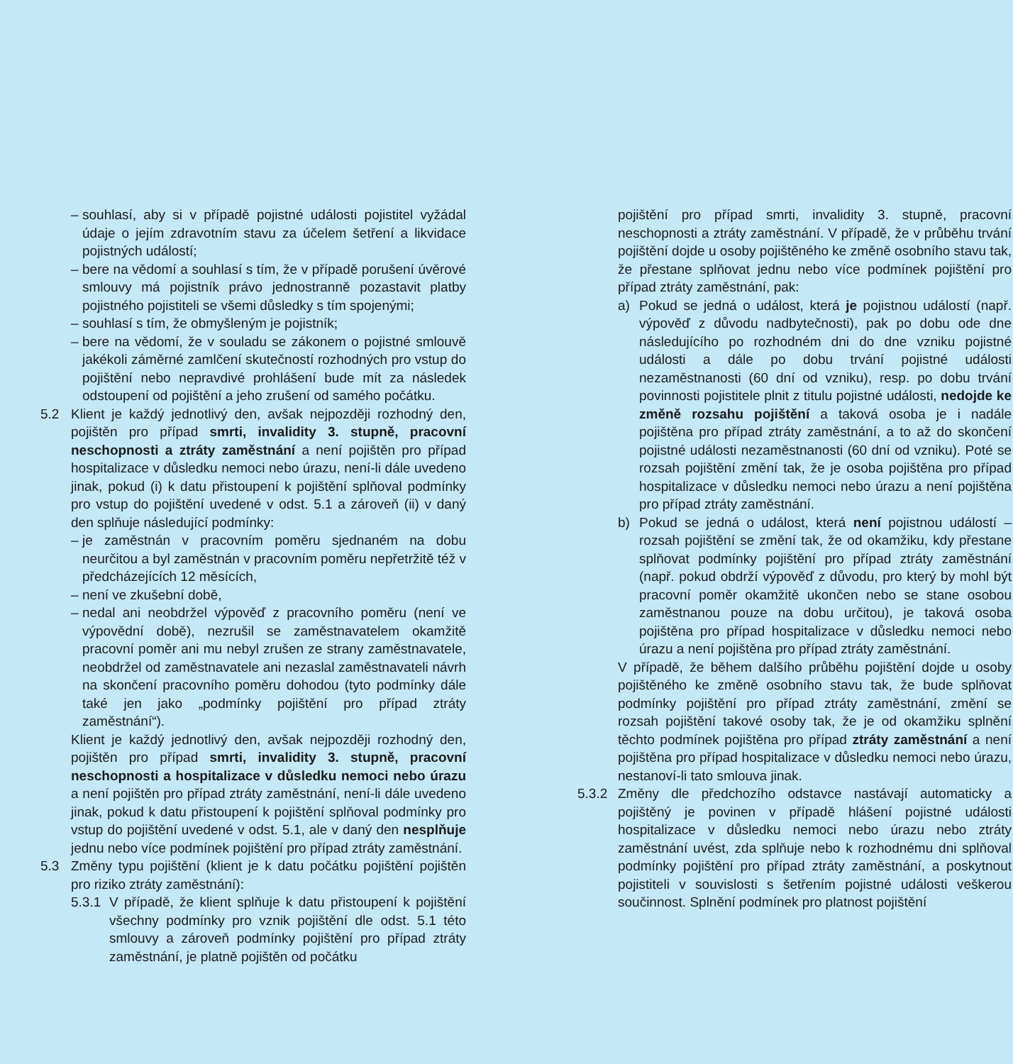– souhlasí, aby si v případě pojistné události pojistitel vyžádal údaje o jejím zdravotním stavu za účelem šetření a likvidace pojistných událostí;
– bere na vědomí a souhlasí s tím, že v případě porušení úvěrové smlouvy má pojistník právo jednostranně pozastavit platby pojistného pojistiteli se všemi důsledky s tím spojenými;
– souhlasí s tím, že obmyšleným je pojistník;
– bere na vědomí, že v souladu se zákonem o pojistné smlouvě jakékoli záměrné zamlčení skutečností rozhodných pro vstup do pojištění nebo nepravdivé prohlášení bude mít za následek odstoupení od pojištění a jeho zrušení od samého počátku.
5.2 Klient je každý jednotlivý den, avšak nejpozději rozhodný den, pojištěn pro případ smrti, invalidity 3. stupně, pracovní neschopnosti a ztráty zaměstnání a není pojištěn pro případ hospitalizace v důsledku nemoci nebo úrazu, není-li dále uvedeno jinak, pokud (i) k datu přistoupení k pojištění splňoval podmínky pro vstup do pojištění uvedené v odst. 5.1 a zároveň (ii) v daný den splňuje následující podmínky:
– je zaměstnán v pracovním poměru sjednaném na dobu neurčitou a byl zaměstnán v pracovním poměru nepřetržitě též v předcházejících 12 měsících,
– není ve zkušební době,
– nedal ani neobdržel výpověď z pracovního poměru (není ve výpovědní době), nezrušil se zaměstnavatelem okamžitě pracovní poměr ani mu nebyl zrušen ze strany zaměstnavatele, neobdržel od zaměstnavatele ani nezaslal zaměstnavateli návrh na skončení pracovního poměru dohodou (tyto podmínky dále také jen jako „podmínky pojištění pro případ ztráty zaměstnání“).
Klient je každý jednotlivý den, avšak nejpozději rozhodný den, pojištěn pro případ smrti, invalidity 3. stupně, pracovní neschopnosti a hospitalizace v důsledku nemoci nebo úrazu a není pojištěn pro případ ztráty zaměstnání, není-li dále uvedeno jinak, pokud k datu přistoupení k pojištění splňoval podmínky pro vstup do pojištění uvedené v odst. 5.1, ale v daný den nesplňuje jednu nebo více podmínek pojištění pro případ ztráty zaměstnání.
5.3 Změny typu pojištění (klient je k datu počátku pojištění pojištěn pro riziko ztráty zaměstnání):
5.3.1 V případě, že klient splňuje k datu přistoupení k pojištění všechny podmínky pro vznik pojištění dle odst. 5.1 této smlouvy a zároveň podmínky pojištění pro případ ztráty zaměstnání, je platně pojištěn od počátku
pojištění pro případ smrti, invalidity 3. stupně, pracovní neschopnosti a ztráty zaměstnání. V případě, že v průběhu trvání pojištění dojde u osoby pojištěného ke změně osobního stavu tak, že přestane splňovat jednu nebo více podmínek pojištění pro případ ztráty zaměstnání, pak:
a) Pokud se jedná o událost, která je pojistnou událostí (např. výpověď z důvodu nadbytečnosti), pak po dobu ode dne následujícího po rozhodném dni do dne vzniku pojistné události a dále po dobu trvání pojistné události nezaměstnanosti (60 dní od vzniku), resp. po dobu trvání povinnosti pojistitele plnit z titulu pojistné události, nedojde ke změně rozsahu pojištění a taková osoba je i nadále pojištěna pro případ ztráty zaměstnání, a to až do skončení pojistné události nezaměstnanosti (60 dní od vzniku). Poté se rozsah pojištění změní tak, že je osoba pojištěna pro případ hospitalizace v důsledku nemoci nebo úrazu a není pojištěna pro případ ztráty zaměstnání.
b) Pokud se jedná o událost, která není pojistnou událostí – rozsah pojištění se změní tak, že od okamžiku, kdy přestane splňovat podmínky pojištění pro případ ztráty zaměstnání (např. pokud obdrží výpověď z důvodu, pro který by mohl být pracovní poměr okamžitě ukončen nebo se stane osobou zaměstnanou pouze na dobu určitou), je taková osoba pojištěna pro případ hospitalizace v důsledku nemoci nebo úrazu a není pojištěna pro případ ztráty zaměstnání.
V případě, že během dalšího průběhu pojištění dojde u osoby pojištěného ke změně osobního stavu tak, že bude splňovat podmínky pojištění pro případ ztráty zaměstnání, změní se rozsah pojištění takové osoby tak, že je od okamžiku splnění těchto podmínek pojištěna pro případ ztráty zaměstnání a není pojištěna pro případ hospitalizace v důsledku nemoci nebo úrazu, nestanoví-li tato smlouva jinak.
5.3.2 Změny dle předchozího odstavce nastávají automaticky a pojištěný je povinen v případě hlášení pojistné události hospitalizace v důsledku nemoci nebo úrazu nebo ztráty zaměstnání uvést, zda splňuje nebo k rozhodnému dni splňoval podmínky pojištění pro případ ztráty zaměstnání, a poskytnout pojistiteli v souvislosti s šetřením pojistné události veškerou součinnost. Splnění podmínek pro platnost pojištění